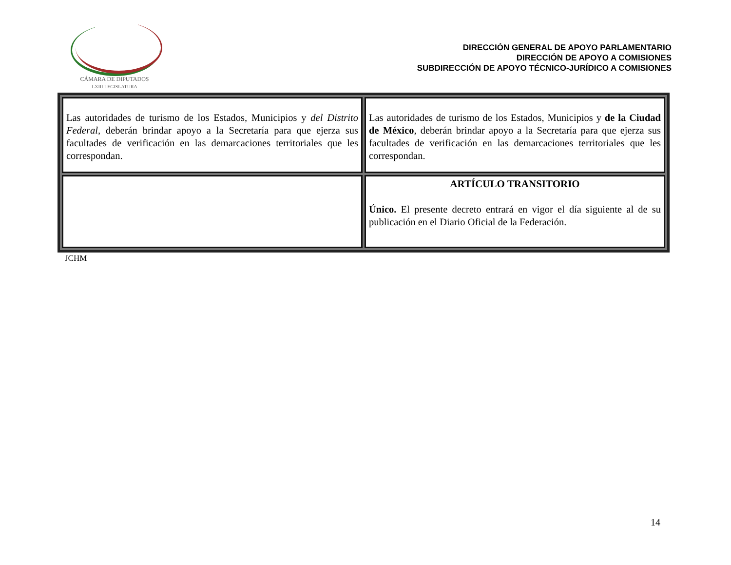CÁMARA DE DIPUTADOS
LXIII LEGISLATURA
DIRECCIÓN GENERAL DE APOYO PARLAMENTARIO
DIRECCIÓN DE APOYO A COMISIONES
SUBDIRECCIÓN DE APOYO TÉCNICO-JURÍDICO A COMISIONES
| Las autoridades de turismo de los Estados, Municipios y del Distrito Federal , deberán brindar apoyo a la Secretaría para que ejerza sus facultades de verificación en las demarcaciones territoriales que les correspondan. | Las autoridades de turismo de los Estados, Municipios y de la Ciudad de México , deberán brindar apoyo a la Secretaría para que ejerza sus facultades de verificación en las demarcaciones territoriales que les correspondan. |
| | ARTÍCULO TRANSITORIO Único. El presente decreto entrará en vigor el día siguiente al de su publicación en el Diario Oficial de la Federación. |
JCHM
14